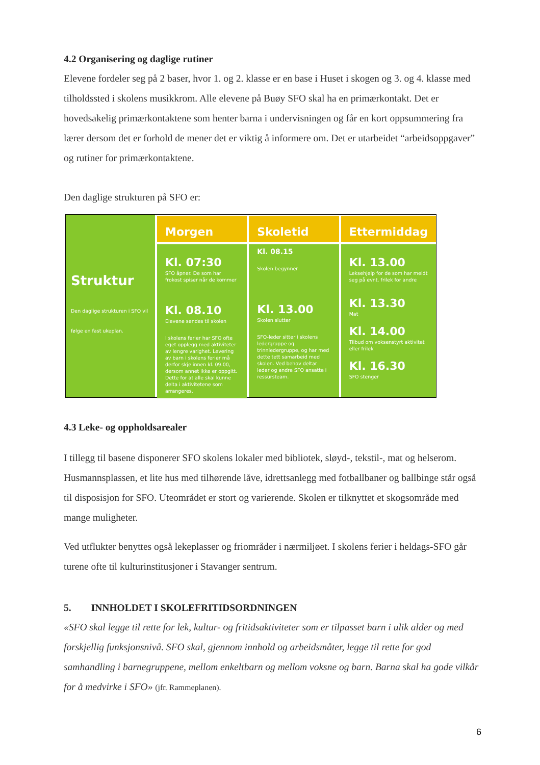4.2 Organisering og daglige rutiner
Elevene fordeler seg på 2 baser, hvor 1. og 2. klasse er en base i Huset i skogen og 3. og 4. klasse med tilholdssted i skolens musikkrom. Alle elevene på Buøy SFO skal ha en primærkontakt. Det er hovedsakelig primærkontaktene som henter barna i undervisningen og får en kort oppsummering fra lærer dersom det er forhold de mener det er viktig å informere om. Det er utarbeidet “arbeidsoppgaver” og rutiner for primærkontaktene.
Den daglige strukturen på SFO er:
Struktur
Den daglige strukturen i SFO vil følge en fast ukeplan.
Morgen
Kl. 07:30
SFO åpner. De som har frokost spiser når de kommer
Kl. 08.10
Elevene sendes til skolen
I skolens ferier har SFO ofte eget opplegg med aktiviteter av lengre varighet. Levering av barn i skolens ferier må derfor skje innen kl. 09.00, dersom annet ikke er oppgitt. Dette for at alle skal kunne delta i aktivitetene som arrangeres.
Skoletid
Kl. 08.15
Skolen begynner
Kl. 13.00
Skolen slutter
SFO-leder sitter i skolens ledergruppe og trinnledergruppe, og har med dette tett samarbeid med skolen. Ved behov deltar leder og andre SFO ansatte i ressursteam.
Ettermiddag
Kl. 13.00
Leksehjelp for de som har meldt seg på evnt. frilek for andre
Kl. 13.30
Mat
Kl. 14.00
Tilbud om voksenstyrt aktivitet eller frilek
Kl. 16.30
SFO stenger
4.3 Leke- og oppholdsarealer
I tillegg til basene disponerer SFO skolens lokaler med bibliotek, sløyd-, tekstil-, mat og helserom. Husmannsplassen, et lite hus med tilhørende låve, idrettsanlegg med fotballbaner og ballbinge står også til disposisjon for SFO. Uteområdet er stort og varierende. Skolen er tilknyttet et skogsområde med mange muligheter.
Ved utflukter benyttes også lekeplasser og friområder i nærmiljøet. I skolens ferier i heldags-SFO går turene ofte til kulturinstitusjoner i Stavanger sentrum.
5. INNHOLDET I SKOLEFRITIDSORDNINGEN
«SFO skal legge til rette for lek, kultur- og fritidsaktiviteter som er tilpasset barn i ulik alder og med forskjellig funksjonsnivå. SFO skal, gjennom innhold og arbeidsmåter, legge til rette for god samhandling i barnegruppene, mellom enkeltbarn og mellom voksne og barn. Barna skal ha gode vilkår for å medvirke i SFO» (jfr. Rammeplanen).
6